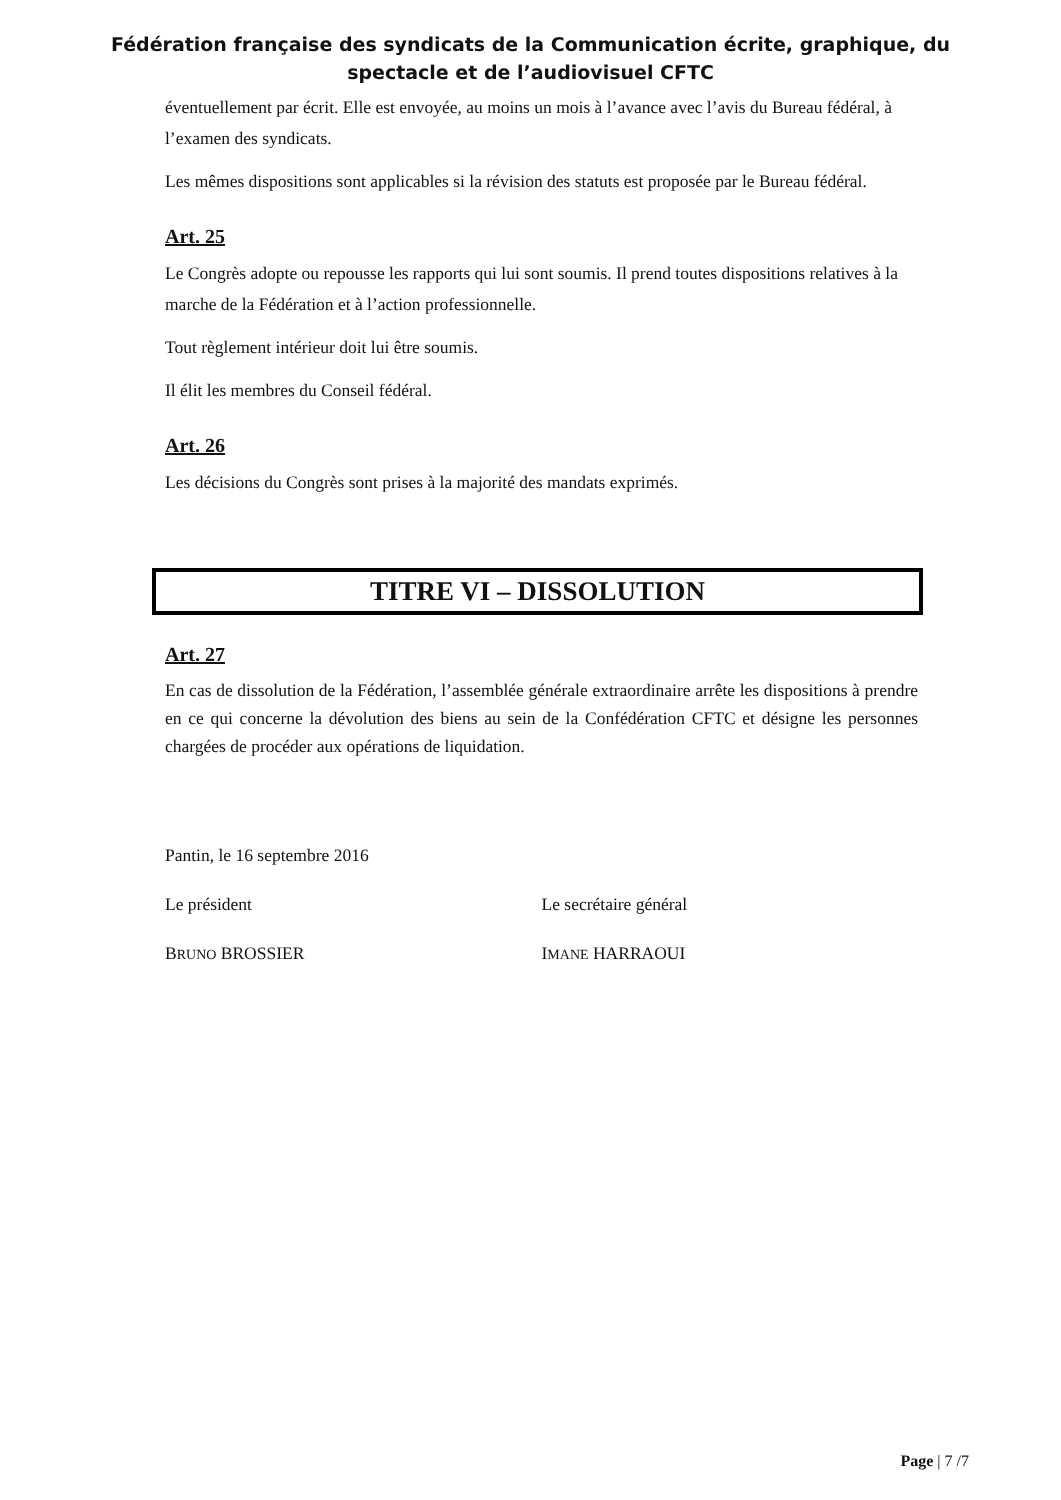Fédération française des syndicats de la Communication écrite, graphique, du
spectacle et de l’audiovisuel CFTC
éventuellement par écrit. Elle est envoyée, au moins un mois à l’avance avec l’avis du Bureau fédéral, à l’examen des syndicats.
Les mêmes dispositions sont applicables si la révision des statuts est proposée par le Bureau fédéral.
Art. 25
Le Congrès adopte ou repousse les rapports qui lui sont soumis. Il prend toutes dispositions relatives à la marche de la Fédération et à l’action professionnelle.
Tout règlement intérieur doit lui être soumis.
Il élit les membres du Conseil fédéral.
Art. 26
Les décisions du Congrès sont prises à la majorité des mandats exprimés.
TITRE VI – DISSOLUTION
Art. 27
En cas de dissolution de la Fédération, l’assemblée générale extraordinaire arrête les dispositions à prendre en ce qui concerne la dévolution des biens au sein de la Confédération CFTC et désigne les personnes chargées de procéder aux opérations de liquidation.
Pantin, le 16 septembre 2016
Le président Le secrétaire général
BRUNO BROSSIER IMANE HARRAOUI
Page | 7 /7